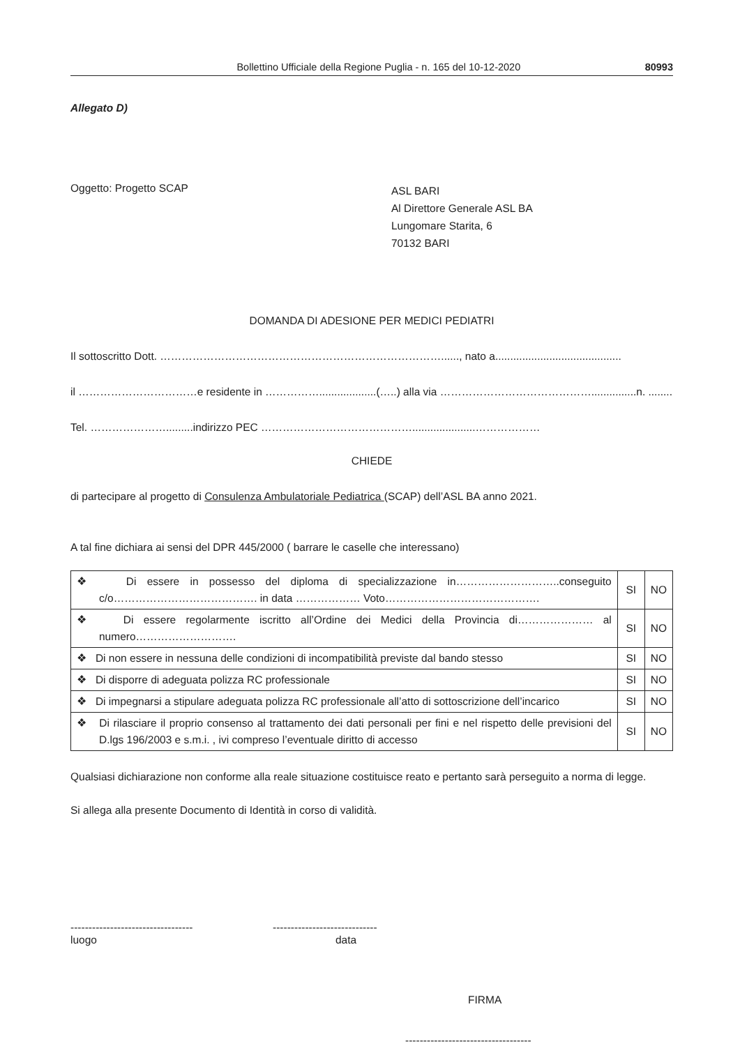Bollettino Ufficiale della Regione Puglia - n. 165 del 10-12-2020 80993
Allegato D)
Oggetto: Progetto SCAP
ASL BARI
Al Direttore Generale ASL BA
Lungomare Starita, 6
70132 BARI
DOMANDA DI ADESIONE PER MEDICI PEDIATRI
Il sottoscritto Dott. ……………………………………………………………………......, nato a..........................................
il ……………………………e residente in ……………...................(…..) alla via ……………………………………...............n. ........
Tel. ………………….........indirizzo PEC …………………………………….....................………………
CHIEDE
di partecipare al progetto di Consulenza Ambulatoriale Pediatrica (SCAP) dell’ASL BA anno 2021.
A tal fine dichiara ai sensi del DPR 445/2000 ( barrare le caselle che interessano)
| ❖ Di essere in possesso del diploma di specializzazione in………………………..conseguito c/o…………………………………. in data ……………… Voto……………………………………. | SI | NO |
| ❖ Di essere regolarmente iscritto all’Ordine dei Medici della Provincia di………………… al numero………………………. | SI | NO |
| ❖ Di non essere in nessuna delle condizioni di incompatibilità previste dal bando stesso | SI | NO |
| ❖ Di disporre di adeguata polizza RC professionale | SI | NO |
| ❖ Di impegnarsi a stipulare adeguata polizza RC professionale all’atto di sottoscrizione dell’incarico | SI | NO |
| ❖ Di rilasciare il proprio consenso al trattamento dei dati personali per fini e nel rispetto delle previsioni del D.lgs 196/2003 e s.m.i. , ivi compreso l’eventuale diritto di accesso | SI | NO |
Qualsiasi dichiarazione non conforme alla reale situazione costituisce reato e pertanto sarà perseguito a norma di legge.
Si allega alla presente Documento di Identità in corso di validità.
----------------------------------
luogo
-----------------------------
data
FIRMA
-----------------------------------